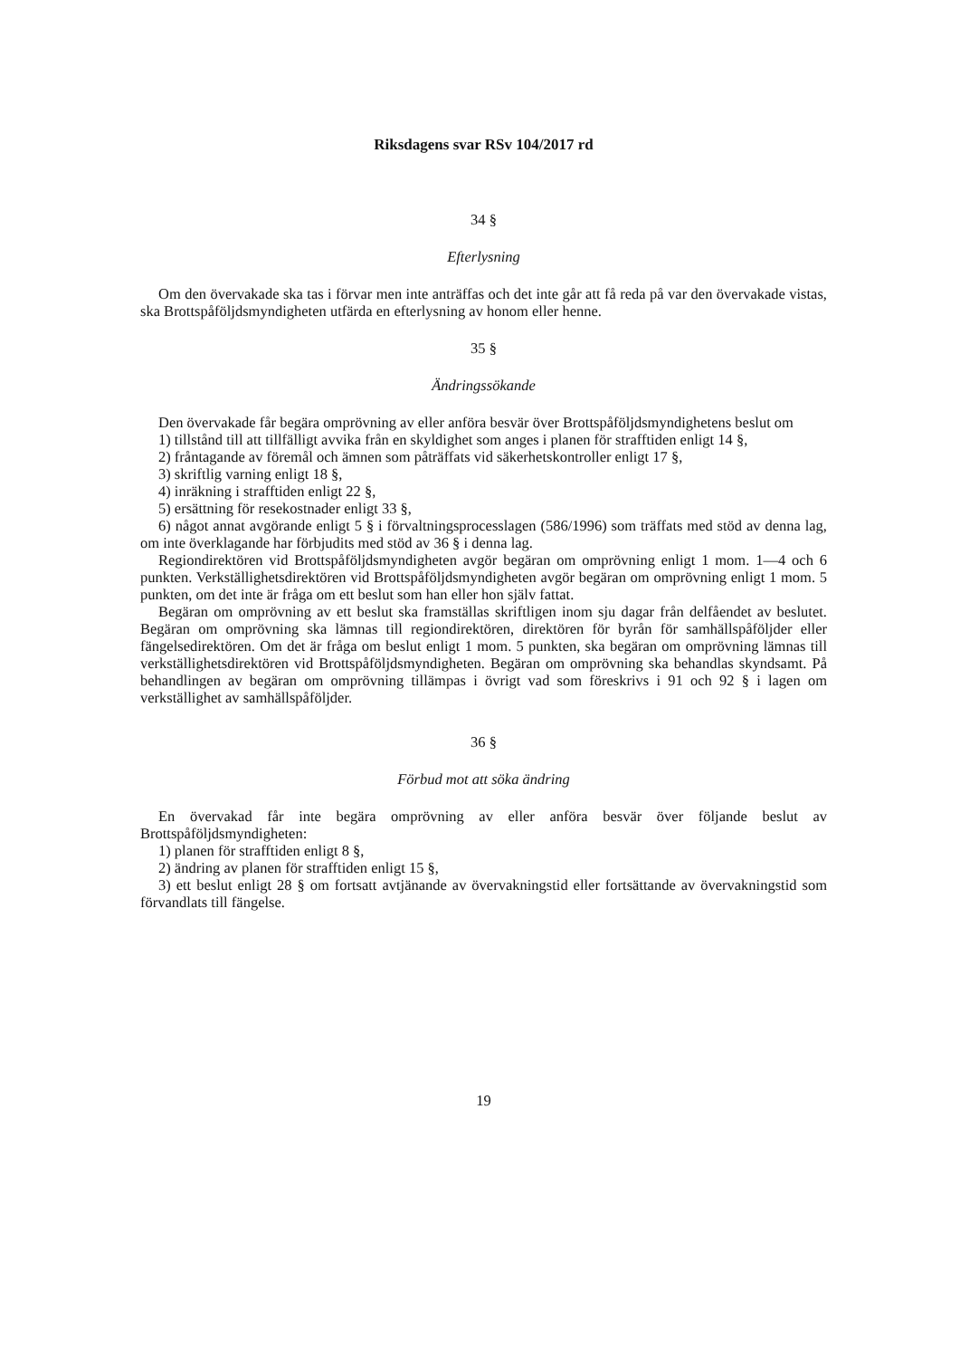Riksdagens svar RSv 104/2017 rd
34 §
Efterlysning
Om den övervakade ska tas i förvar men inte anträffas och det inte går att få reda på var den övervakade vistas, ska Brottspåföljdsmyndigheten utfärda en efterlysning av honom eller henne.
35 §
Ändringssökande
Den övervakade får begära omprövning av eller anföra besvär över Brottspåföljdsmyndighetens beslut om
1) tillstånd till att tillfälligt avvika från en skyldighet som anges i planen för strafftiden enligt 14 §,
2) fråntagande av föremål och ämnen som påträffats vid säkerhetskontroller enligt 17 §,
3) skriftlig varning enligt 18 §,
4) inräkning i strafftiden enligt 22 §,
5) ersättning för resekostnader enligt 33 §,
6) något annat avgörande enligt 5 § i förvaltningsprocesslagen (586/1996) som träffats med stöd av denna lag, om inte överklagande har förbjudits med stöd av 36 § i denna lag.
Regiondirektören vid Brottspåföljdsmyndigheten avgör begäran om omprövning enligt 1 mom. 1—4 och 6 punkten. Verkställighetsdirektören vid Brottspåföljdsmyndigheten avgör begäran om omprövning enligt 1 mom. 5 punkten, om det inte är fråga om ett beslut som han eller hon själv fattat.
Begäran om omprövning av ett beslut ska framställas skriftligen inom sju dagar från delfåendet av beslutet. Begäran om omprövning ska lämnas till regiondirektören, direktören för byrån för samhällspåföljder eller fängelsedirektören. Om det är fråga om beslut enligt 1 mom. 5 punkten, ska begäran om omprövning lämnas till verkställighetsdirektören vid Brottspåföljdsmyndigheten. Begäran om omprövning ska behandlas skyndsamt. På behandlingen av begäran om omprövning tillämpas i övrigt vad som föreskrivs i 91 och 92 § i lagen om verkställighet av samhällspåföljder.
36 §
Förbud mot att söka ändring
En övervakad får inte begära omprövning av eller anföra besvär över följande beslut av Brottspåföljdsmyndigheten:
1) planen för strafftiden enligt 8 §,
2) ändring av planen för strafftiden enligt 15 §,
3) ett beslut enligt 28 § om fortsatt avtjänande av övervakningstid eller fortsättande av övervakningstid som förvandlats till fängelse.
19